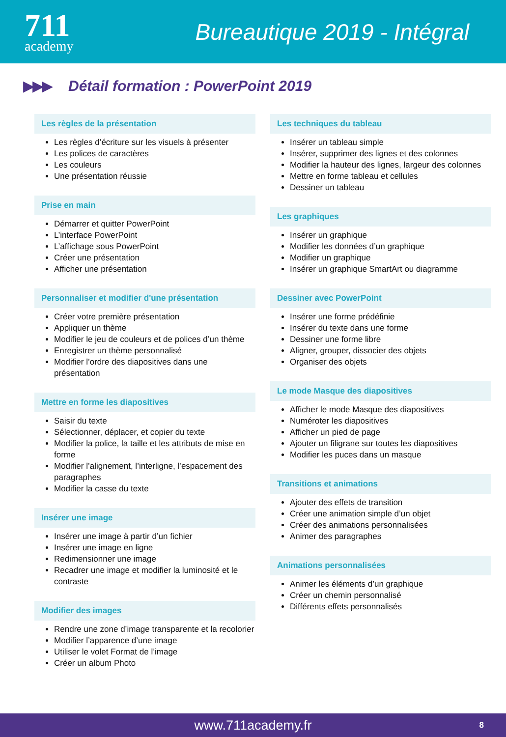711
academy
Bureautique 2019 - Intégral
▶▶▶
Détail formation : PowerPoint 2019
Les règles de la présentation
Les règles d’écriture sur les visuels à présenter
Les polices de caractères
Les couleurs
Une présentation réussie
Prise en main
Démarrer et quitter PowerPoint
L’interface PowerPoint
L’affichage sous PowerPoint
Créer une présentation
Afficher une présentation
Personnaliser et modifier d'une présentation
Créer votre première présentation
Appliquer un thème
Modifier le jeu de couleurs et de polices d’un thème
Enregistrer un thème personnalisé
Modifier l’ordre des diapositives dans une présentation
Mettre en forme les diapositives
Saisir du texte
Sélectionner, déplacer, et copier du texte
Modifier la police, la taille et les attributs de mise en forme
Modifier l’alignement, l’interligne, l’espacement des paragraphes
Modifier la casse du texte
Insérer une image
Insérer une image à partir d’un fichier
Insérer une image en ligne
Redimensionner une image
Recadrer une image et modifier la luminosité et le contraste
Modifier des images
Rendre une zone d’image transparente et la recolorier
Modifier l’apparence d’une image
Utiliser le volet Format de l’image
Créer un album Photo
Les techniques du tableau
Insérer un tableau simple
Insérer, supprimer des lignes et des colonnes
Modifier la hauteur des lignes, largeur des colonnes
Mettre en forme tableau et cellules
Dessiner un tableau
Les graphiques
Insérer un graphique
Modifier les données d’un graphique
Modifier un graphique
Insérer un graphique SmartArt ou diagramme
Dessiner avec PowerPoint
Insérer une forme prédéfinie
Insérer du texte dans une forme
Dessiner une forme libre
Aligner, grouper, dissocier des objets
Organiser des objets
Le mode Masque des diapositives
Afficher le mode Masque des diapositives
Numéroter les diapositives
Afficher un pied de page
Ajouter un filigrane sur toutes les diapositives
Modifier les puces dans un masque
Transitions et animations
Ajouter des effets de transition
Créer une animation simple d’un objet
Créer des animations personnalisées
Animer des paragraphes
Animations personnalisées
Animer les éléments d’un graphique
Créer un chemin personnalisé
Différents effets personnalisés
www.711academy.fr 8